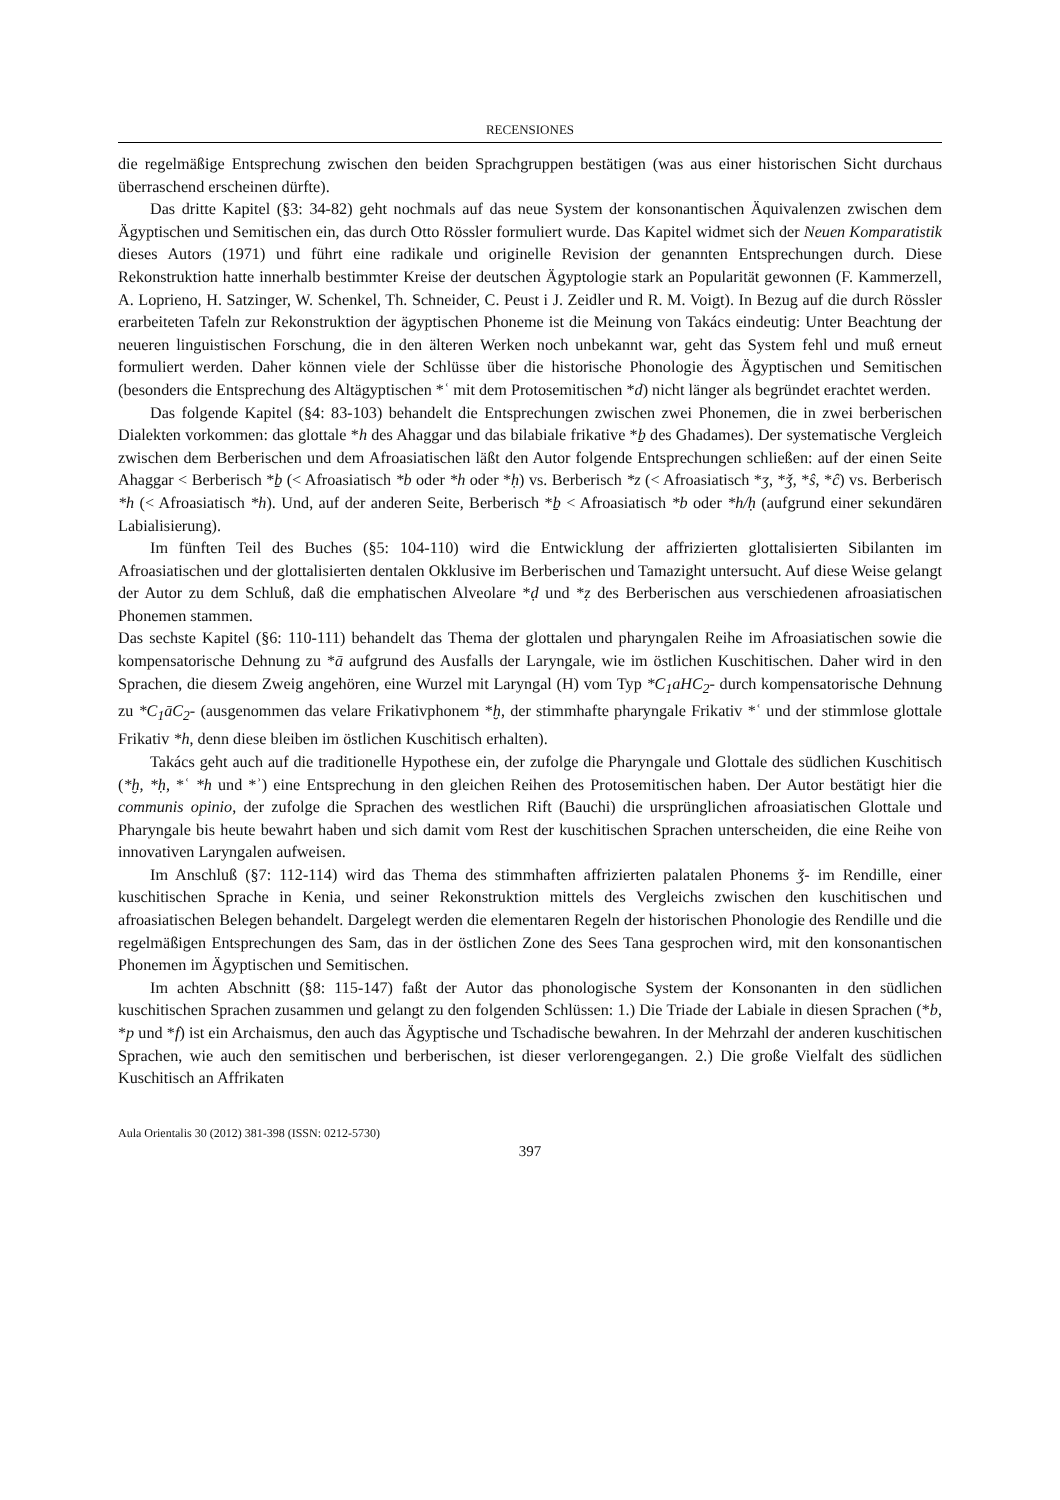RECENSIONES
die regelmäßige Entsprechung zwischen den beiden Sprachgruppen bestätigen (was aus einer historischen Sicht durchaus überraschend erscheinen dürfte).
Das dritte Kapitel (§3: 34-82) geht nochmals auf das neue System der konsonantischen Äquivalenzen zwischen dem Ägyptischen und Semitischen ein, das durch Otto Rössler formuliert wurde. Das Kapitel widmet sich der Neuen Komparatistik dieses Autors (1971) und führt eine radikale und originelle Revision der genannten Entsprechungen durch. Diese Rekonstruktion hatte innerhalb bestimmter Kreise der deutschen Ägyptologie stark an Popularität gewonnen (F. Kammerzell, A. Loprieno, H. Satzinger, W. Schenkel, Th. Schneider, C. Peust i J. Zeidler und R. M. Voigt). In Bezug auf die durch Rössler erarbeiteten Tafeln zur Rekonstruktion der ägyptischen Phoneme ist die Meinung von Takács eindeutig: Unter Beachtung der neueren linguistischen Forschung, die in den älteren Werken noch unbekannt war, geht das System fehl und muß erneut formuliert werden. Daher können viele der Schlüsse über die historische Phonologie des Ägyptischen und Semitischen (besonders die Entsprechung des Altägyptischen *ʿ mit dem Protosemitischen *d) nicht länger als begründet erachtet werden.
Das folgende Kapitel (§4: 83-103) behandelt die Entsprechungen zwischen zwei Phonemen, die in zwei berberischen Dialekten vorkommen: das glottale *h des Ahaggar und das bilabiale frikative *ḇ des Ghadames). Der systematische Vergleich zwischen dem Berberischen und dem Afroasiatischen läßt den Autor folgende Entsprechungen schließen: auf der einen Seite Ahaggar < Berberisch *ḇ (< Afroasiatisch *b oder *h oder *ḥ) vs. Berberisch *z (< Afroasiatisch *ʒ, *ǯ, *ŝ, *ĉ) vs. Berberisch *h (< Afroasiatisch *h). Und, auf der anderen Seite, Berberisch *ḇ < Afroasiatisch *b oder *h/ḥ (aufgrund einer sekundären Labialisierung).
Im fünften Teil des Buches (§5: 104-110) wird die Entwicklung der affrizierten glottalisierten Sibilanten im Afroasiatischen und der glottalisierten dentalen Okklusive im Berberischen und Tamazight untersucht. Auf diese Weise gelangt der Autor zu dem Schluß, daß die emphatischen Alveolare *ḍ und *ẓ des Berberischen aus verschiedenen afroasiatischen Phonemen stammen.
Das sechste Kapitel (§6: 110-111) behandelt das Thema der glottalen und pharyngalen Reihe im Afroasiatischen sowie die kompensatorische Dehnung zu *ā aufgrund des Ausfalls der Laryngale, wie im östlichen Kuschitischen. Daher wird in den Sprachen, die diesem Zweig angehören, eine Wurzel mit Laryngal (H) vom Typ *C<sub>1</sub>aHC<sub>2</sub>- durch kompensatorische Dehnung zu *C<sub>1</sub>āC<sub>2</sub>- (ausgenommen das velare Frikativphonem *ḫ, der stimmhafte pharyngale Frikativ *ʿ und der stimmlose glottale Frikativ *h, denn diese bleiben im östlichen Kuschitisch erhalten).
Takács geht auch auf die traditionelle Hypothese ein, der zufolge die Pharyngale und Glottale des südlichen Kuschitisch (*ḫ, *ḥ, *ʿ *h und *ʾ) eine Entsprechung in den gleichen Reihen des Protosemitischen haben. Der Autor bestätigt hier die communis opinio, der zufolge die Sprachen des westlichen Rift (Bauchi) die ursprünglichen afroasiatischen Glottale und Pharyngale bis heute bewahrt haben und sich damit vom Rest der kuschitischen Sprachen unterscheiden, die eine Reihe von innovativen Laryngalen aufweisen.
Im Anschluß (§7: 112-114) wird das Thema des stimmhaften affrizierten palatalen Phonems ǯ- im Rendille, einer kuschitischen Sprache in Kenia, und seiner Rekonstruktion mittels des Vergleichs zwischen den kuschitischen und afroasiatischen Belegen behandelt. Dargelegt werden die elementaren Regeln der historischen Phonologie des Rendille und die regelmäßigen Entsprechungen des Sam, das in der östlichen Zone des Sees Tana gesprochen wird, mit den konsonantischen Phonemen im Ägyptischen und Semitischen.
Im achten Abschnitt (§8: 115-147) faßt der Autor das phonologische System der Konsonanten in den südlichen kuschitischen Sprachen zusammen und gelangt zu den folgenden Schlüssen: 1.) Die Triade der Labiale in diesen Sprachen (*b, *p und *f) ist ein Archaismus, den auch das Ägyptische und Tschadische bewahren. In der Mehrzahl der anderen kuschitischen Sprachen, wie auch den semitischen und berberischen, ist dieser verlorengegangen. 2.) Die große Vielfalt des südlichen Kuschitisch an Affrikaten
Aula Orientalis 30 (2012) 381-398 (ISSN: 0212-5730)
397